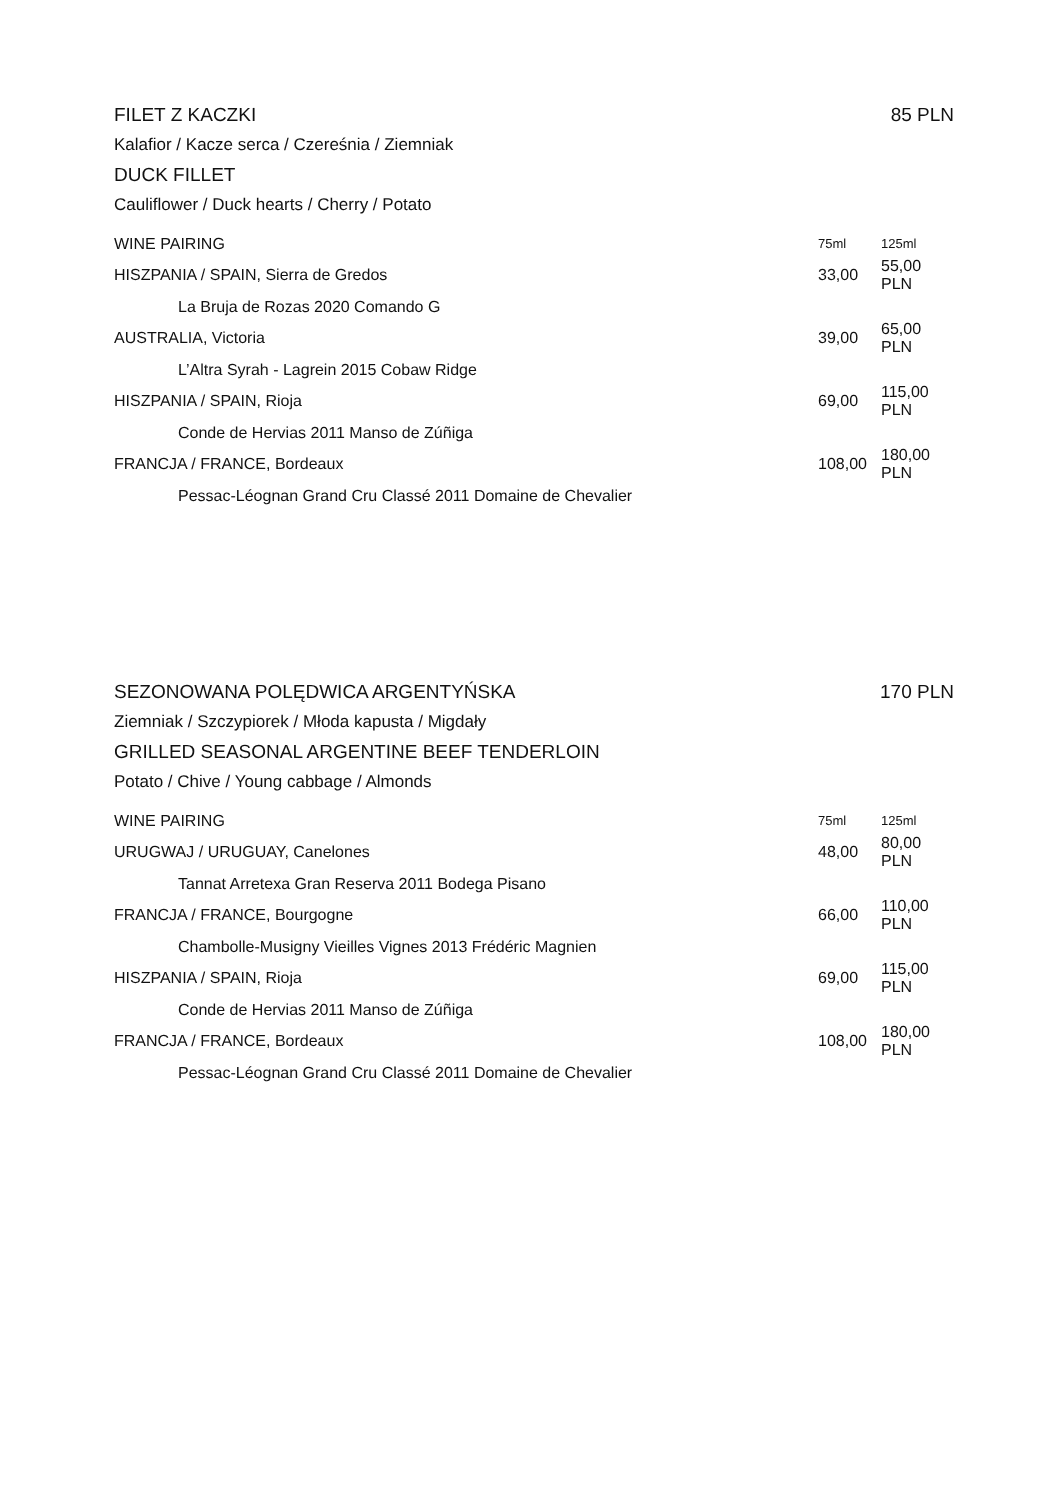FILET Z KACZKI 85 PLN
Kalafior / Kacze serca / Czereśnia / Ziemniak
DUCK FILLET
Cauliflower / Duck hearts / Cherry / Potato
| WINE PAIRING | 75ml | 125ml |
| HISZPANIA / SPAIN, Sierra de Gredos | 33,00 | 55,00 PLN |
| La Bruja de Rozas 2020 Comando G | | |
| AUSTRALIA, Victoria | 39,00 | 65,00 PLN |
| L’Altra Syrah - Lagrein 2015 Cobaw Ridge | | |
| HISZPANIA / SPAIN, Rioja | 69,00 | 115,00 PLN |
| Conde de Hervias 2011 Manso de Zúñiga | | |
| FRANCJA / FRANCE, Bordeaux | 108,00 | 180,00 PLN |
| Pessac-Léognan Grand Cru Classé 2011 Domaine de Chevalier | | |
SEZONOWANA POLĘDWICA ARGENTYŃSKA 170 PLN
Ziemniak / Szczypiorek / Młoda kapusta / Migdały
GRILLED SEASONAL ARGENTINE BEEF TENDERLOIN
Potato / Chive / Young cabbage / Almonds
| WINE PAIRING | 75ml | 125ml |
| URUGWAJ / URUGUAY, Canelones | 48,00 | 80,00 PLN |
| Tannat Arretexa Gran Reserva 2011 Bodega Pisano | | |
| FRANCJA / FRANCE, Bourgogne | 66,00 | 110,00 PLN |
| Chambolle-Musigny Vieilles Vignes 2013 Frédéric Magnien | | |
| HISZPANIA / SPAIN, Rioja | 69,00 | 115,00 PLN |
| Conde de Hervias 2011 Manso de Zúñiga | | |
| FRANCJA / FRANCE, Bordeaux | 108,00 | 180,00 PLN |
| Pessac-Léognan Grand Cru Classé 2011 Domaine de Chevalier | | |